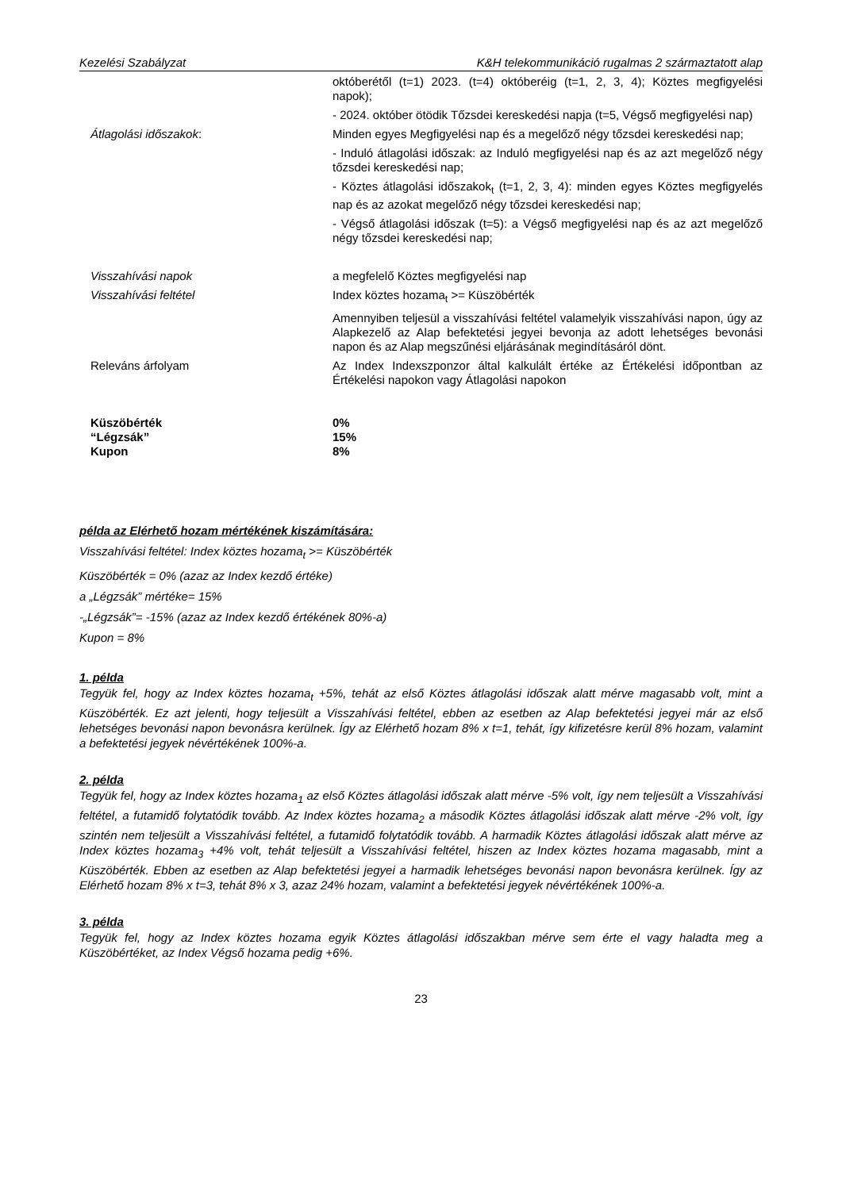Kezelési Szabályzat K&H telekommunikáció rugalmas 2 származtatott alap
| | októberétől (t=1) 2023. (t=4) októberéig (t=1, 2, 3, 4); Köztes megfigyelési napok); |
| | - 2024. október ötödik Tőzsdei kereskedési napja (t=5, Végső megfigyelési nap) |
| Átlagolási időszakok : | Minden egyes Megfigyelési nap és a megelőző négy tőzsdei kereskedési nap; |
| | - Induló átlagolási időszak: az Induló megfigyelési nap és az azt megelőző négy tőzsdei kereskedési nap; |
| | - Köztes átlagolási időszakok<sub>t</sub> (t=1, 2, 3, 4): minden egyes Köztes megfigyelés nap és az azokat megelőző négy tőzsdei kereskedési nap; |
| | - Végső átlagolási időszak (t=5): a Végső megfigyelési nap és az azt megelőző négy tőzsdei kereskedési nap; |
| Visszahívási napok | a megfelelő Köztes megfigyelési nap |
| Visszahívási feltétel | Index köztes hozama<sub>t</sub> >= Küszöbérték |
| | Amennyiben teljesül a visszahívási feltétel valamelyik visszahívási napon, úgy az Alapkezelő az Alap befektetési jegyei bevonja az adott lehetséges bevonási napon és az Alap megszűnési eljárásának megindításáról dönt. |
| Releváns árfolyam | Az Index Indexszponzor által kalkulált értéke az Értékelési időpontban az Értékelési napokon vagy Átlagolási napokon |
| Küszöbérték | 0% |
| “Légzsák” | 15% |
| Kupon | 8% |
példa az Elérhető hozam mértékének kiszámítására:
Visszahívási feltétel: Index köztes hozama<sub>t</sub> >= Küszöbérték
Küszöbérték = 0% (azaz az Index kezdő értéke)
a „Légzsák” mértéke= 15%
-„Légzsák”= -15% (azaz az Index kezdő értékének 80%-a)
Kupon = 8%
1. példa
Tegyük fel, hogy az Index köztes hozama<sub>t</sub> +5%, tehát az első Köztes átlagolási időszak alatt mérve magasabb volt, mint a Küszöbérték. Ez azt jelenti, hogy teljesült a Visszahívási feltétel, ebben az esetben az Alap befektetési jegyei már az első lehetséges bevonási napon bevonásra kerülnek. Így az Elérhető hozam 8% x t=1, tehát, így kifizetésre kerül 8% hozam, valamint a befektetési jegyek névértékének 100%-a.
2. példa
Tegyük fel, hogy az Index köztes hozama<sub>1</sub> az első Köztes átlagolási időszak alatt mérve -5% volt, így nem teljesült a Visszahívási feltétel, a futamidő folytatódik tovább. Az Index köztes hozama<sub>2</sub> a második Köztes átlagolási időszak alatt mérve -2% volt, így szintén nem teljesült a Visszahívási feltétel, a futamidő folytatódik tovább. A harmadik Köztes átlagolási időszak alatt mérve az Index köztes hozama<sub>3</sub> +4% volt, tehát teljesült a Visszahívási feltétel, hiszen az Index köztes hozama magasabb, mint a Küszöbérték. Ebben az esetben az Alap befektetési jegyei a harmadik lehetséges bevonási napon bevonásra kerülnek. Így az Elérhető hozam 8% x t=3, tehát 8% x 3, azaz 24% hozam, valamint a befektetési jegyek névértékének 100%-a.
3. példa
Tegyük fel, hogy az Index köztes hozama egyik Köztes átlagolási időszakban mérve sem érte el vagy haladta meg a Küszöbértéket, az Index Végső hozama pedig +6%.
23